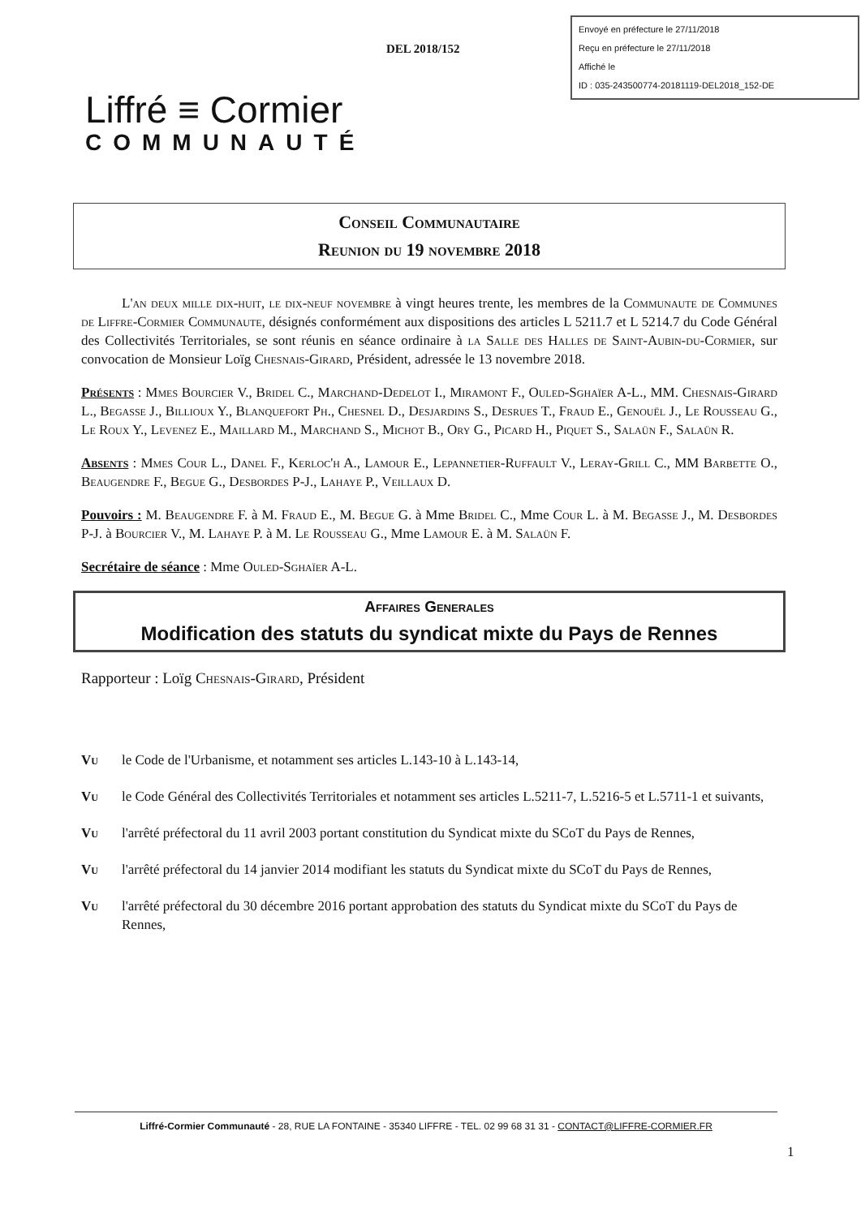DEL 2018/152
Envoyé en préfecture le 27/11/2018
Reçu en préfecture le 27/11/2018
Affiché le
ID : 035-243500774-20181119-DEL2018_152-DE
Liffré ≡ Cormier
COMMUNAUTÉ
Conseil Communautaire
Reunion du 19 novembre 2018
L'an deux mille dix-huit, le dix-neuf novembre à vingt heures trente, les membres de la Communaute de Communes de Liffre-Cormier Communaute, désignés conformément aux dispositions des articles L 5211.7 et L 5214.7 du Code Général des Collectivités Territoriales, se sont réunis en séance ordinaire à la Salle des Halles de Saint-Aubin-du-Cormier, sur convocation de Monsieur Loïg Chesnais-Girard, Président, adressée le 13 novembre 2018.
Présents : Mmes Bourcier V., Bridel C., Marchand-Dedelot I., Miramont F., Ouled-Sghaïer A-L., MM. Chesnais-Girard L., Begasse J., Billioux Y., Blanquefort Ph., Chesnel D., Desjardins S., Desrues T., Fraud E., Genouël J., Le Rousseau G., Le Roux Y., Levenez E., Maillard M., Marchand S., Michot B., Ory G., Picard H., Piquet S., Salaün F., Salaün R.
Absents : Mmes Cour L., Danel F., Kerloc'h A., Lamour E., Lepannetier-Ruffault V., Leray-Grill C., MM Barbette O., Beaugendre F., Begue G., Desbordes P-J., Lahaye P., Veillaux D.
Pouvoirs : M. Beaugendre F. à M. Fraud E., M. Begue G. à Mme Bridel C., Mme Cour L. à M. Begasse J., M. Desbordes P-J. à Bourcier V., M. Lahaye P. à M. Le Rousseau G., Mme Lamour E. à M. Salaün F.
Secrétaire de séance : Mme Ouled-Sghaïer A-L.
Affaires Generales
Modification des statuts du syndicat mixte du Pays de Rennes
Rapporteur : Loïg Chesnais-Girard, Président
Vu le Code de l'Urbanisme, et notamment ses articles L.143-10 à L.143-14,
Vu le Code Général des Collectivités Territoriales et notamment ses articles L.5211-7, L.5216-5 et L.5711-1 et suivants,
Vu l'arrêté préfectoral du 11 avril 2003 portant constitution du Syndicat mixte du SCoT du Pays de Rennes,
Vu l'arrêté préfectoral du 14 janvier 2014 modifiant les statuts du Syndicat mixte du SCoT du Pays de Rennes,
Vu l'arrêté préfectoral du 30 décembre 2016 portant approbation des statuts du Syndicat mixte du SCoT du Pays de Rennes,
Liffré-Cormier Communauté - 28, RUE LA FONTAINE - 35340 LIFFRE - TEL. 02 99 68 31 31 - CONTACT@LIFFRE-CORMIER.FR
1